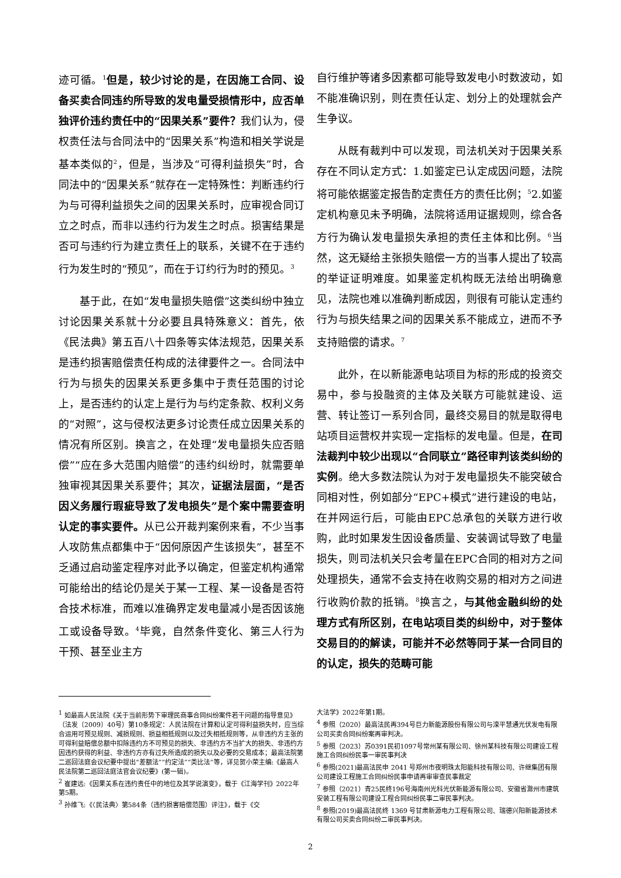迹可循。<sup>1</sup>但是，较少讨论的是，在因施工合同、设备买卖合同违约所导致的发电量受损情形中，应否单独评价违约责任中的“因果关系”要件？我们认为，侵权责任法与合同法中的“因果关系”构造和相关学说是基本类似的<sup>2</sup>，但是，当涉及“可得利益损失”时，合同法中的“因果关系”就存在一定特殊性：判断违约行为与可得利益损失之间的因果关系时，应审视合同订立之时点，而非以违约行为发生之时点。损害结果是否可与违约行为建立责任上的联系，关键不在于违约行为发生时的“预见”，而在于订约行为时的预见。<sup>3</sup>
基于此，在如“发电量损失赔偿”这类纠纷中独立讨论因果关系就十分必要且具特殊意义：首先，依《民法典》第五百八十四条等实体法规范，因果关系是违约损害赔偿责任构成的法律要件之一。合同法中行为与损失的因果关系更多集中于责任范围的讨论上，是否违约的认定上是行为与约定条款、权利义务的“对照”，这与侵权法更多讨论责任成立因果关系的情况有所区别。换言之，在处理“发电量损失应否赔偿”“应在多大范围内赔偿”的违约纠纷时，就需要单独审视其因果关系要件；其次，证据法层面，“是否因义务履行瑕疵导致了发电损失”是个案中需要查明认定的事实要件。从已公开裁判案例来看，不少当事人攻防焦点都集中于“因何原因产生该损失”，甚至不乏通过启动鉴定程序对此予以确定，但鉴定机构通常可能给出的结论仍是关于某一工程、某一设备是否符合技术标准，而难以准确界定发电量减小是否因该施工或设备导致。<sup>4</sup>毕竟，自然条件变化、第三人行为干预、甚至业主方
自行维护等诸多因素都可能导致发电小时数波动，如不能准确识别，则在责任认定、划分上的处理就会产生争议。
从既有裁判中可以发现，司法机关对于因果关系存在不同认定方式：1.如鉴定已认定成因问题，法院将可能依据鉴定报告酌定责任方的责任比例；<sup>5</sup>2.如鉴定机构意见未予明确，法院将适用证据规则，综合各方行为确认发电量损失承担的责任主体和比例。<sup>6</sup>当然，这无疑给主张损失赔偿一方的当事人提出了较高的举证证明难度。如果鉴定机构既无法给出明确意见，法院也难以准确判断成因，则很有可能认定违约行为与损失结果之间的因果关系不能成立，进而不予支持赔偿的请求。<sup>7</sup>
此外，在以新能源电站项目为标的形成的投资交易中，参与投融资的主体及关联方可能就建设、运营、转让签订一系列合同，最终交易目的就是取得电站项目运营权并实现一定指标的发电量。但是，在司法裁判中较少出现以“合同联立”路径审判该类纠纷的实例。绝大多数法院认为对于发电量损失不能突破合同相对性，例如部分“EPC+模式”进行建设的电站，在并网运行后，可能由EPC总承包的关联方进行收购，此时如果发生因设备质量、安装调试导致了电量损失，则司法机关只会考量在EPC合同的相对方之间处理损失，通常不会支持在收购交易的相对方之间进行收购价款的抵销。<sup>8</sup>换言之，与其他金融纠纷的处理方式有所区别，在电站项目类的纠纷中，对于整体交易目的的解读，可能并不必然等同于某一合同目的的认定，损失的范畴可能
<sup>1</sup> 如最高人民法院《关于当前形势下审理民商事合同纠纷案件若干问题的指导意见》（法发〔2009〕40号）第10条规定：人民法院在计算和认定可得利益损失时，应当综合运用可预见规则、减损规则、损益相抵规则以及过失相抵规则等，从非违约方主张的可得利益赔偿总额中扣除违约方不可预见的损失、非违约方不当扩大的损失、非违约方因违约获得的利益、非违约方亦有过失所造成的损失以及必要的交易成本；最高法院第二巡回法庭会议纪要中提出“差额法”“约定法”“类比法”等，详见贺小荣主编:《最高人民法院第二巡回法庭法官会议纪要》(第一辑)。
<sup>2</sup> 崔建远:《因果关系在违约责任中的地位及其学说演变》，载于《江海学刊》2022年第5期。
<sup>3</sup> 孙维飞:《〈民法典〉第584条（违约损害赔偿范围）评注》，载于《交
大法学》2022年第1期。
<sup>4</sup> 参照（2020）最高法民再394号巨力新能源股份有限公司与滦平慧通光伏发电有限公司买卖合同纠纷案再审判决。
<sup>5</sup> 参照（2023）苏0391民初1097号常州某有限公司、徐州某科技有限公司建设工程施工合同纠纷民事一审民事判决
<sup>6</sup> 参照(2021)最高法民申 2041 号郑州市夜明珠太阳能科技有限公司、许继集团有限公司建设工程施工合同纠纷民事申请再审审查民事裁定
<sup>7</sup> 参照（2021）青25民终196号海南州光科光伏新能源有限公司、安徽省滁州市建筑安装工程有限公司建设工程合同纠纷民事二审民事判决。
<sup>8</sup> 参照(2019)最高法民终 1369 号甘肃新源电力工程有限公司、瑞德兴阳新能源技术有限公司买卖合同纠纷二审民事判决。
2